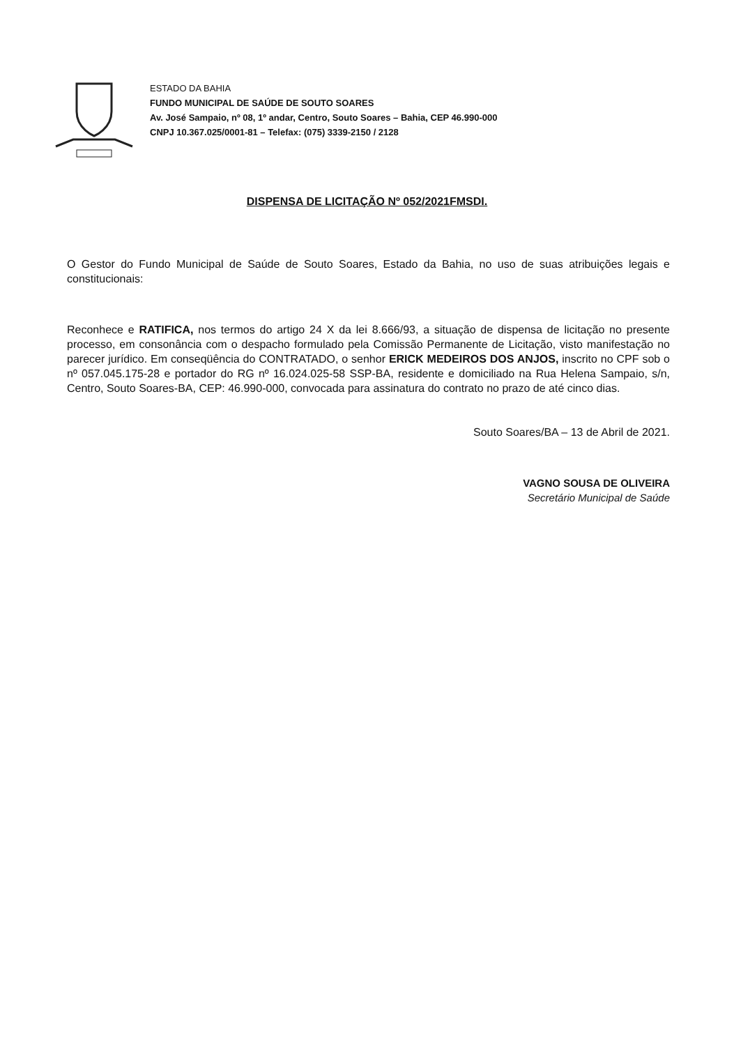ESTADO DA BAHIA
FUNDO MUNICIPAL DE SAÚDE DE SOUTO SOARES
Av. José Sampaio, nº 08, 1º andar, Centro, Souto Soares – Bahia, CEP 46.990-000
CNPJ 10.367.025/0001-81 – Telefax: (075) 3339-2150 / 2128
DISPENSA DE LICITAÇÃO Nº 052/2021FMSDI.
O Gestor do Fundo Municipal de Saúde de Souto Soares, Estado da Bahia, no uso de suas atribuições legais e constitucionais:
Reconhece e RATIFICA, nos termos do artigo 24 X da lei 8.666/93, a situação de dispensa de licitação no presente processo, em consonância com o despacho formulado pela Comissão Permanente de Licitação, visto manifestação no parecer jurídico. Em conseqüência do CONTRATADO, o senhor ERICK MEDEIROS DOS ANJOS, inscrito no CPF sob o nº 057.045.175-28 e portador do RG nº 16.024.025-58 SSP-BA, residente e domiciliado na Rua Helena Sampaio, s/n, Centro, Souto Soares-BA, CEP: 46.990-000, convocada para assinatura do contrato no prazo de até cinco dias.
Souto Soares/BA – 13 de Abril de 2021.
VAGNO SOUSA DE OLIVEIRA
Secretário Municipal de Saúde